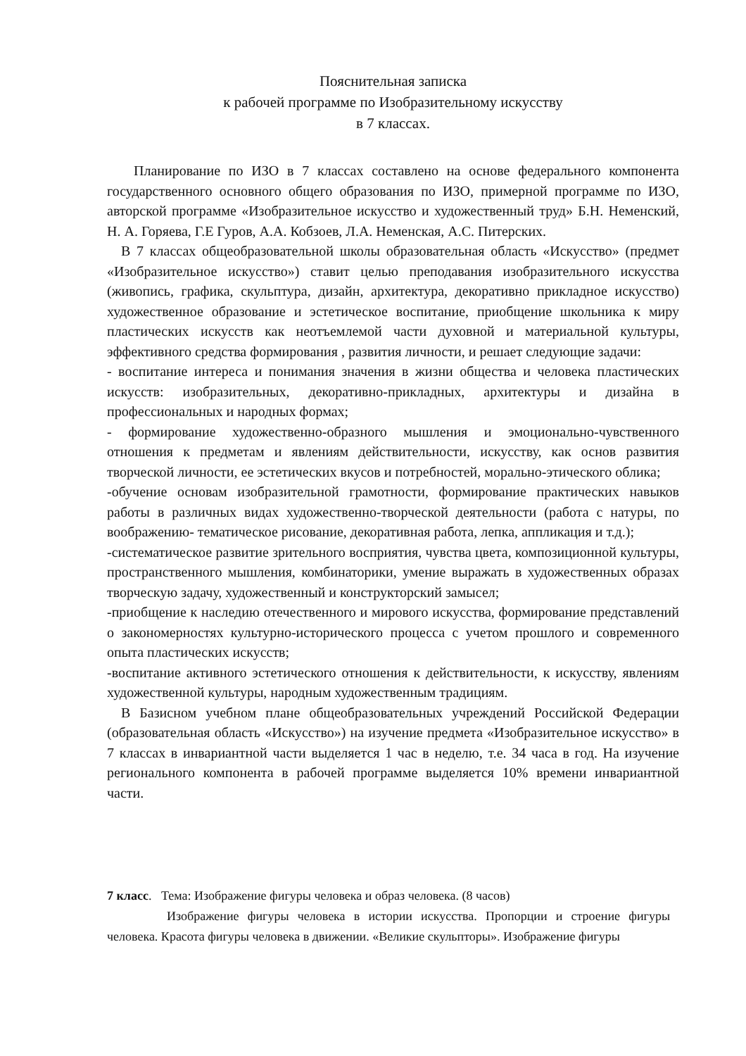Пояснительная записка
к рабочей программе по Изобразительному искусству
в 7 классах.
Планирование по ИЗО в 7 классах составлено на основе федерального компонента государственного основного общего образования по ИЗО, примерной программе по ИЗО, авторской программе «Изобразительное искусство и художественный труд» Б.Н. Неменский, Н. А. Горяева, Г.Е Гуров, А.А. Кобзоев, Л.А. Неменская, А.С. Питерских.
В 7 классах общеобразовательной школы образовательная область «Искусство» (предмет «Изобразительное искусство») ставит целью преподавания изобразительного искусства (живопись, графика, скульптура, дизайн, архитектура, декоративно прикладное искусство) художественное образование и эстетическое воспитание, приобщение школьника к миру пластических искусств как неотъемлемой части духовной и материальной культуры, эффективного средства формирования , развития личности, и решает следующие задачи:
- воспитание интереса и понимания значения в жизни общества и человека пластических искусств: изобразительных, декоративно-прикладных, архитектуры и дизайна в профессиональных и народных формах;
- формирование художественно-образного мышления и эмоционально-чувственного отношения к предметам и явлениям действительности, искусству, как основ развития творческой личности, ее эстетических вкусов и потребностей, морально-этического облика;
-обучение основам изобразительной грамотности, формирование практических навыков работы в различных видах художественно-творческой деятельности (работа с натуры, по воображению- тематическое рисование, декоративная работа, лепка, аппликация и т.д.);
-систематическое развитие зрительного восприятия, чувства цвета, композиционной культуры, пространственного мышления, комбинаторики, умение выражать в художественных образах творческую задачу, художественный и конструкторский замысел;
-приобщение к наследию отечественного и мирового искусства, формирование представлений о закономерностях культурно-исторического процесса с учетом прошлого и современного опыта пластических искусств;
-воспитание активного эстетического отношения к действительности, к искусству, явлениям художественной культуры, народным художественным традициям.
В Базисном учебном плане общеобразовательных учреждений Российской Федерации (образовательная область «Искусство») на изучение предмета «Изобразительное искусство» в 7 классах в инвариантной части выделяется 1 час в неделю, т.е. 34 часа в год. На изучение регионального компонента в рабочей программе выделяется 10% времени инвариантной части.
7 класс. Тема: Изображение фигуры человека и образ человека. (8 часов)
Изображение фигуры человека в истории искусства. Пропорции и строение фигуры человека. Красота фигуры человека в движении. «Великие скульпторы». Изображение фигуры